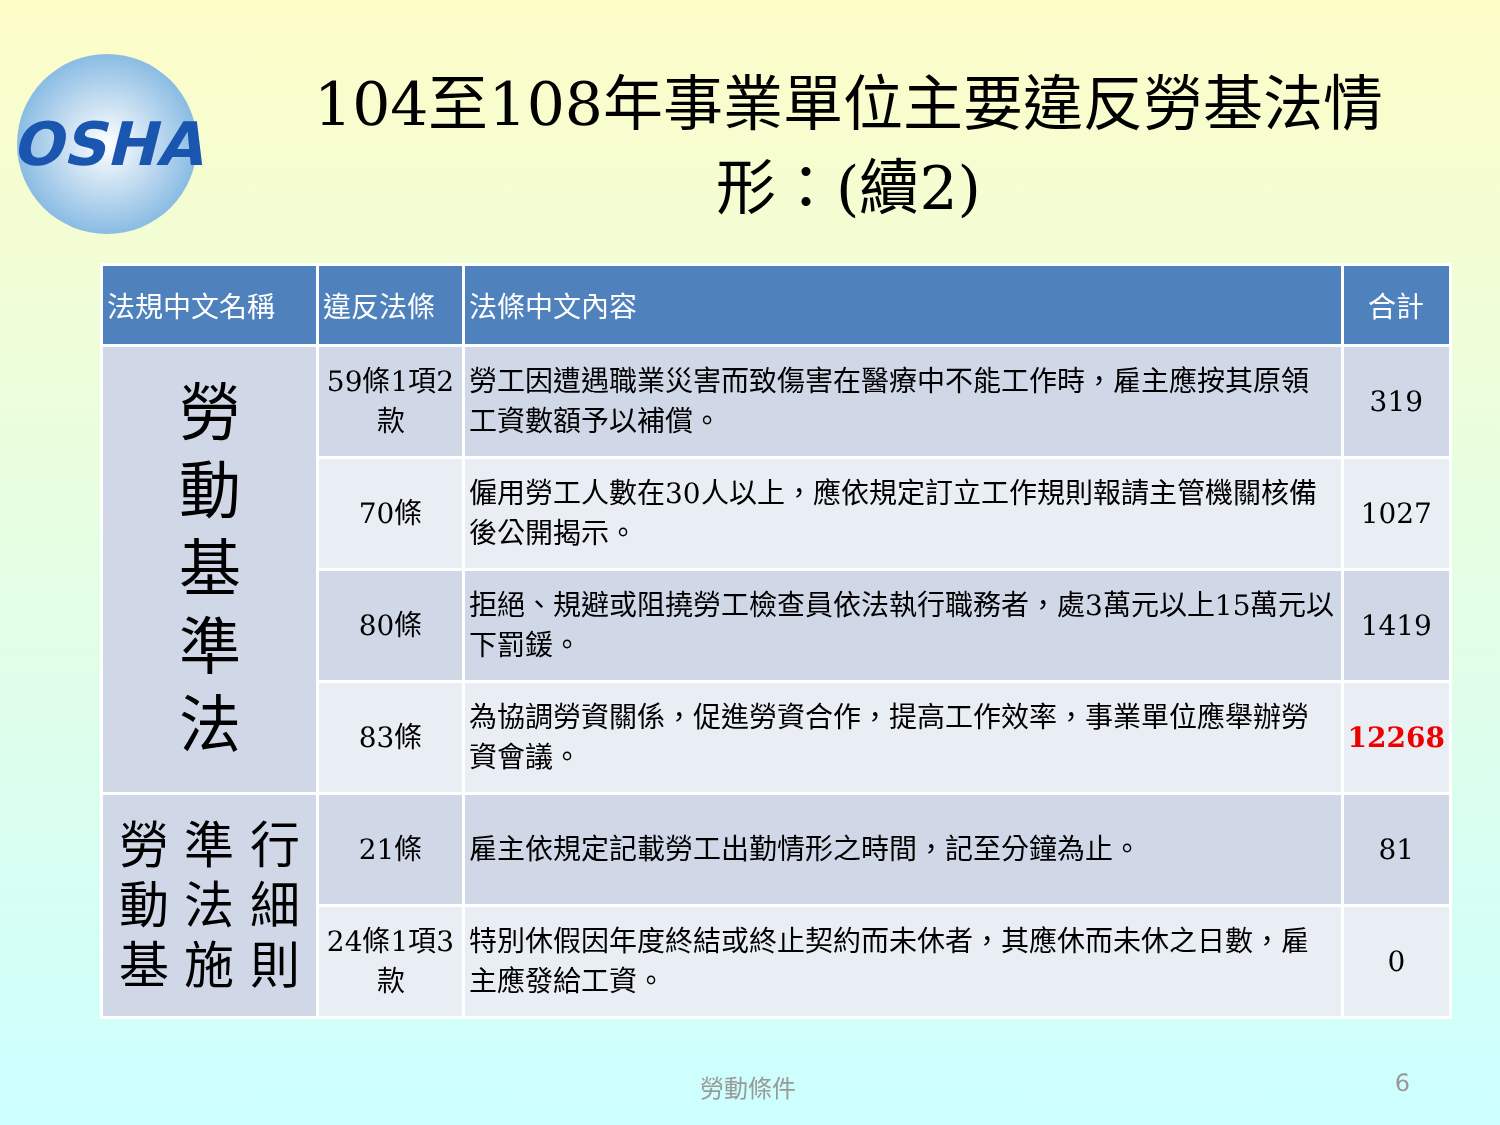OSHA
104至108年事業單位主要違反勞基法情形：(續2)
| 法規中文名稱 | 違反法條 | 法條中文內容 | 合計 |
| --- | --- | --- | --- |
| 勞 動 基 準 法 | 59條1項2款 | 勞工因遭遇職業災害而致傷害在醫療中不能工作時，雇主應按其原領工資數額予以補償。 | 319 |
| | 70條 | 僱用勞工人數在30人以上，應依規定訂立工作規則報請主管機關核備後公開揭示。 | 1027 |
| | 80條 | 拒絕、規避或阻撓勞工檢查員依法執行職務者，處3萬元以上15萬元以下罰鍰。 | 1419 |
| | 83條 | 為協調勞資關係，促進勞資合作，提高工作效率，事業單位應舉辦勞資會議。 | 12268 |
| 勞 準 行 動 法 細 基 施 則 | 21條 | 雇主依規定記載勞工出勤情形之時間，記至分鐘為止。 | 81 |
| | 24條1項3款 | 特別休假因年度終結或終止契約而未休者，其應休而未休之日數，雇主應發給工資。 | 0 |
勞動條件 6